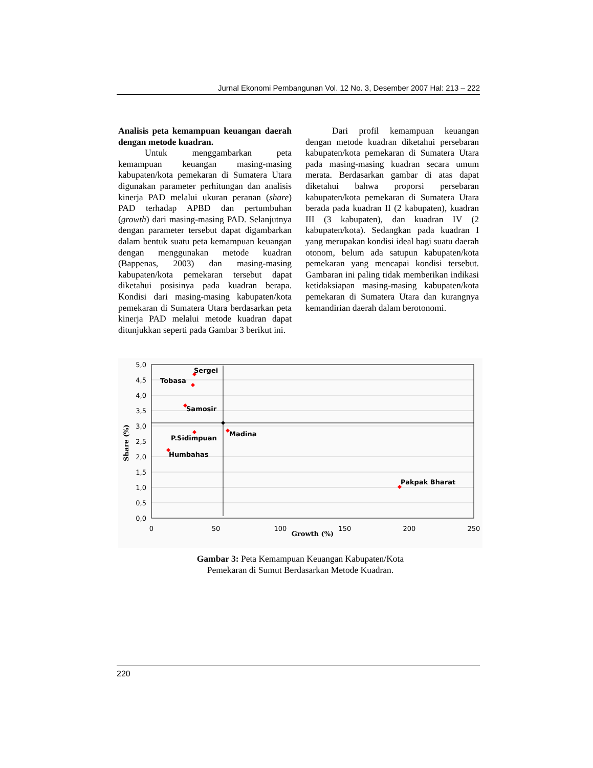Jurnal Ekonomi Pembangunan Vol. 12 No. 3, Desember 2007 Hal: 213 – 222
Analisis peta kemampuan keuangan daerah dengan metode kuadran.
Untuk menggambarkan peta kemampuan keuangan masing-masing kabupaten/kota pemekaran di Sumatera Utara digunakan parameter perhitungan dan analisis kinerja PAD melalui ukuran peranan (share) PAD terhadap APBD dan pertumbuhan (growth) dari masing-masing PAD. Selanjutnya dengan parameter tersebut dapat digambarkan dalam bentuk suatu peta kemampuan keuangan dengan menggunakan metode kuadran (Bappenas, 2003) dan masing-masing kabupaten/kota pemekaran tersebut dapat diketahui posisinya pada kuadran berapa. Kondisi dari masing-masing kabupaten/kota pemekaran di Sumatera Utara berdasarkan peta kinerja PAD melalui metode kuadran dapat ditunjukkan seperti pada Gambar 3 berikut ini.
Dari profil kemampuan keuangan dengan metode kuadran diketahui persebaran kabupaten/kota pemekaran di Sumatera Utara pada masing-masing kuadran secara umum merata. Berdasarkan gambar di atas dapat diketahui bahwa proporsi persebaran kabupaten/kota pemekaran di Sumatera Utara berada pada kuadran II (2 kabupaten), kuadran III (3 kabupaten), dan kuadran IV (2 kabupaten/kota). Sedangkan pada kuadran I yang merupakan kondisi ideal bagi suatu daerah otonom, belum ada satupun kabupaten/kota pemekaran yang mencapai kondisi tersebut. Gambaran ini paling tidak memberikan indikasi ketidaksiapan masing-masing kabupaten/kota pemekaran di Sumatera Utara dan kurangnya kemandirian daerah dalam berotonomi.
5,0
4,5
4,0
3,5
3,0
2,5
2,0
1,5
1,0
0,5
0,0
0
50
100
150
200
250
Growth (%)
Share (%)
Sergei
Tobasa
Samosir
P.Sidimpuan
Humbahas
Madina
Pakpak Bharat
Gambar 3: Peta Kemampuan Keuangan Kabupaten/Kota
Pemekaran di Sumut Berdasarkan Metode Kuadran.
220